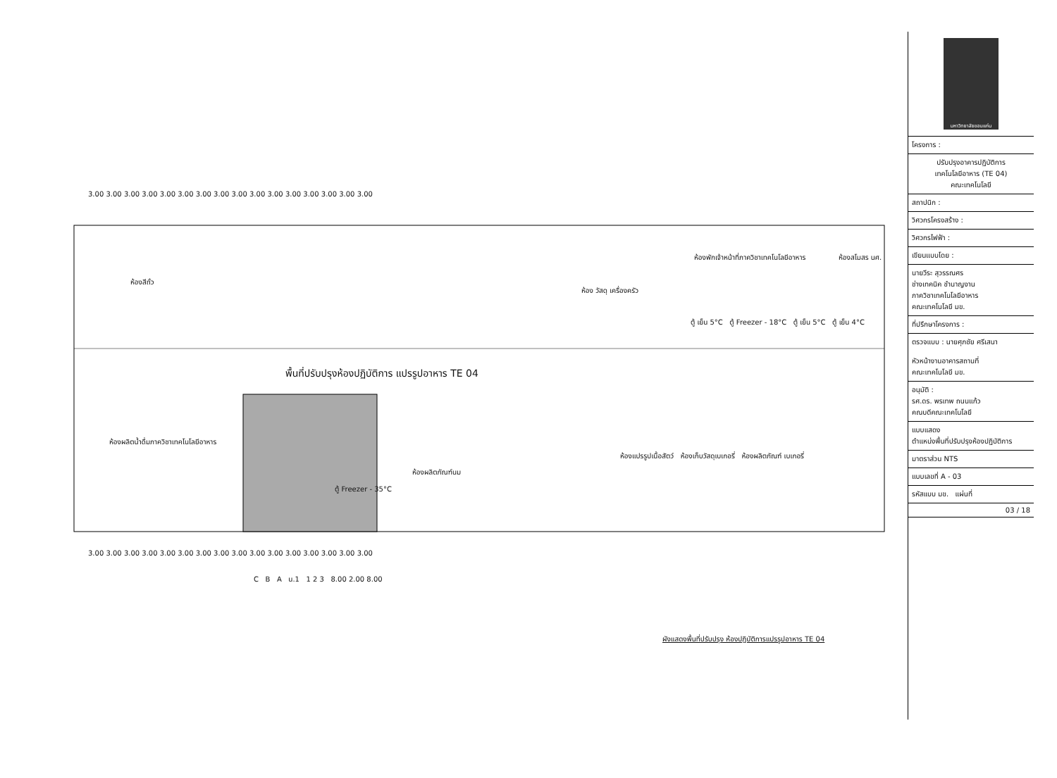ห้องสีถั่ว
ห้อง วัสดุ เครื่องครัว
ห้องพักเจ้าหน้าที่ภาควิชาเทคโนโลยีอาหาร
ห้องสโมสร นศ.
ตู้ เย็น 5°C ตู้ Freezer - 18°C ตู้ เย็น 5°C ตู้ เย็น 4°C
พื้นที่ปรับปรุงห้องปฏิบัติการ แปรรูปอาหาร TE 04
ห้องผลิตน้ำดื่มภาควิชาเทคโนโลยีอาหาร
ห้องผลิตภัณฑ์นม
ตู้ Freezer - 35°C
ห้องแปรรูปเนื้อสัตว์ ห้องเก็บวัสดุเบเกอรี่ ห้องผลิตภัณฑ์ เบเกอรี่
ผังแสดงพื้นที่ปรับปรุง ห้องปฏิบัติการแปรรูปอาหาร TE 04
3.00 3.00 3.00 3.00 3.00 3.00 3.00 3.00 3.00 3.00 3.00 3.00 3.00 3.00 3.00 3.00
3.00 3.00 3.00 3.00 3.00 3.00 3.00 3.00 3.00 3.00 3.00 3.00 3.00 3.00 3.00 3.00
C B A น.1 1 2 3 8.00 2.00 8.00
มหาวิทยาลัยขอนแก่น
โครงการ :
ปรับปรุงอาคารปฏิบัติการ
เทคโนโลยีอาหาร (TE 04)
คณะเทคโนโลยี
สถาปนิก :
วิศวกรโครงสร้าง :
วิศวกรไฟฟ้า :
เขียนแบบโดย :
นายวีระ สุวรรณศร
ช่างเทคนิค ชำนาญงาน
ภาควิชาเทคโนโลยีอาหาร
คณะเทคโนโลยี มข.
ที่ปรึกษาโครงการ :
ตรวจแบบ : นายศุภชัย ศรีเสนา
หัวหน้างานอาคารสถานที่
คณะเทคโนโลยี มข.
อนุมัติ :
รศ.ดร. พรเทพ ถนนแก้ว
คณบดีคณะเทคโนโลยี
แบบแสดง
ตำแหน่งพื้นที่ปรับปรุงห้องปฏิบัติการ
มาตราส่วน NTS
แบบเลขที่ A - 03
รหัสแบบ มข. แผ่นที่
03 / 18